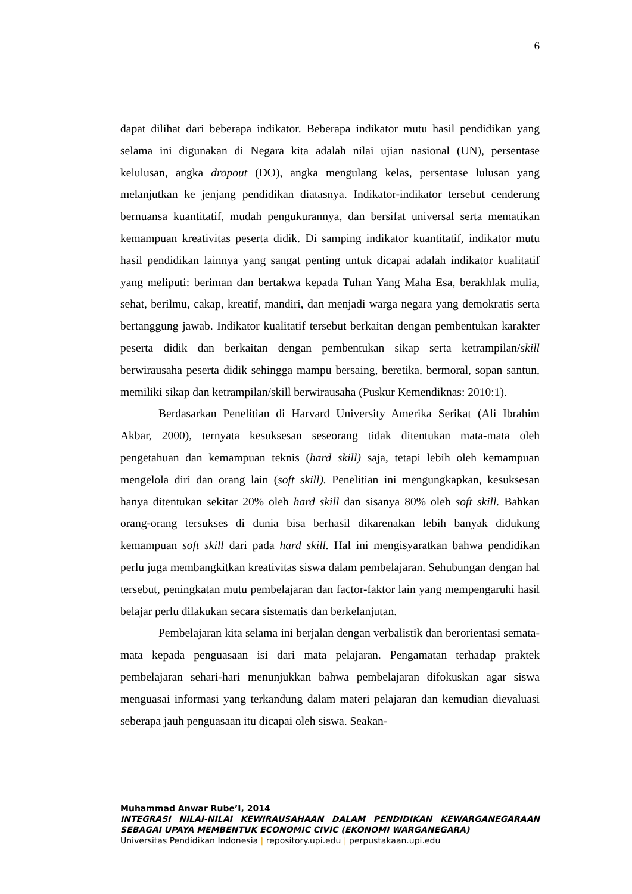6
dapat dilihat dari beberapa indikator. Beberapa indikator mutu hasil pendidikan yang selama ini digunakan di Negara kita adalah nilai ujian nasional (UN), persentase kelulusan, angka dropout (DO), angka mengulang kelas, persentase lulusan yang melanjutkan ke jenjang pendidikan diatasnya. Indikator-indikator tersebut cenderung bernuansa kuantitatif, mudah pengukurannya, dan bersifat universal serta mematikan kemampuan kreativitas peserta didik. Di samping indikator kuantitatif, indikator mutu hasil pendidikan lainnya yang sangat penting untuk dicapai adalah indikator kualitatif yang meliputi: beriman dan bertakwa kepada Tuhan Yang Maha Esa, berakhlak mulia, sehat, berilmu, cakap, kreatif, mandiri, dan menjadi warga negara yang demokratis serta bertanggung jawab. Indikator kualitatif tersebut berkaitan dengan pembentukan karakter peserta didik dan berkaitan dengan pembentukan sikap serta ketrampilan/skill berwirausaha peserta didik sehingga mampu bersaing, beretika, bermoral, sopan santun, memiliki sikap dan ketrampilan/skill berwirausaha (Puskur Kemendiknas: 2010:1).
Berdasarkan Penelitian di Harvard University Amerika Serikat (Ali Ibrahim Akbar, 2000), ternyata kesuksesan seseorang tidak ditentukan mata-mata oleh pengetahuan dan kemampuan teknis (hard skill) saja, tetapi lebih oleh kemampuan mengelola diri dan orang lain (soft skill). Penelitian ini mengungkapkan, kesuksesan hanya ditentukan sekitar 20% oleh hard skill dan sisanya 80% oleh soft skill. Bahkan orang-orang tersukses di dunia bisa berhasil dikarenakan lebih banyak didukung kemampuan soft skill dari pada hard skill. Hal ini mengisyaratkan bahwa pendidikan perlu juga membangkitkan kreativitas siswa dalam pembelajaran. Sehubungan dengan hal tersebut, peningkatan mutu pembelajaran dan factor-faktor lain yang mempengaruhi hasil belajar perlu dilakukan secara sistematis dan berkelanjutan.
Pembelajaran kita selama ini berjalan dengan verbalistik dan berorientasi semata-mata kepada penguasaan isi dari mata pelajaran. Pengamatan terhadap praktek pembelajaran sehari-hari menunjukkan bahwa pembelajaran difokuskan agar siswa menguasai informasi yang terkandung dalam materi pelajaran dan kemudian dievaluasi seberapa jauh penguasaan itu dicapai oleh siswa. Seakan-
Muhammad Anwar Rube’I, 2014
INTEGRASI NILAI-NILAI KEWIRAUSAHAAN DALAM PENDIDIKAN KEWARGANEGARAAN SEBAGAI UPAYA MEMBENTUK ECONOMIC CIVIC (EKONOMI WARGANEGARA)
Universitas Pendidikan Indonesia | repository.upi.edu | perpustakaan.upi.edu